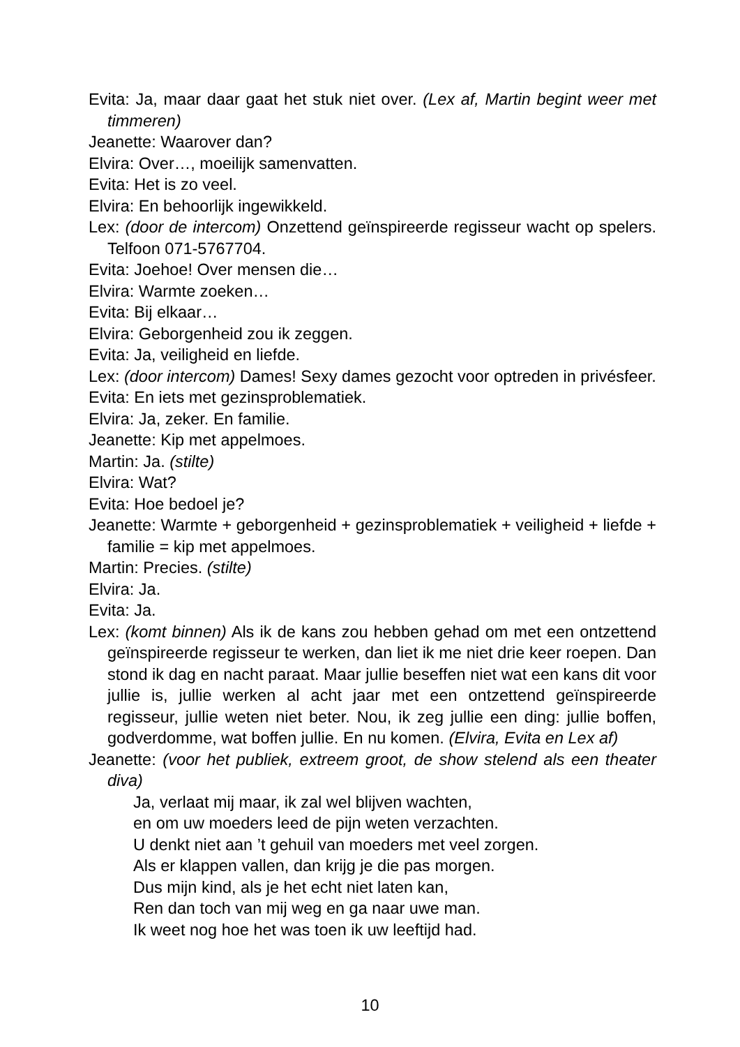Evita: Ja, maar daar gaat het stuk niet over. (Lex af, Martin begint weer met timmeren)
Jeanette: Waarover dan?
Elvira: Over…, moeilijk samenvatten.
Evita: Het is zo veel.
Elvira: En behoorlijk ingewikkeld.
Lex: (door de intercom) Onzettend geïnspireerde regisseur wacht op spelers. Telfoon 071-5767704.
Evita: Joehoe! Over mensen die…
Elvira: Warmte zoeken…
Evita: Bij elkaar…
Elvira: Geborgenheid zou ik zeggen.
Evita: Ja, veiligheid en liefde.
Lex: (door intercom) Dames! Sexy dames gezocht voor optreden in privésfeer.
Evita: En iets met gezinsproblematiek.
Elvira: Ja, zeker. En familie.
Jeanette: Kip met appelmoes.
Martin: Ja. (stilte)
Elvira: Wat?
Evita: Hoe bedoel je?
Jeanette: Warmte + geborgenheid + gezinsproblematiek + veiligheid + liefde + familie = kip met appelmoes.
Martin: Precies. (stilte)
Elvira: Ja.
Evita: Ja.
Lex: (komt binnen) Als ik de kans zou hebben gehad om met een ontzettend geïnspireerde regisseur te werken, dan liet ik me niet drie keer roepen. Dan stond ik dag en nacht paraat. Maar jullie beseffen niet wat een kans dit voor jullie is, jullie werken al acht jaar met een ontzettend geïnspireerde regisseur, jullie weten niet beter. Nou, ik zeg jullie een ding: jullie boffen, godverdomme, wat boffen jullie. En nu komen. (Elvira, Evita en Lex af)
Jeanette: (voor het publiek, extreem groot, de show stelend als een theater diva)
Ja, verlaat mij maar, ik zal wel blijven wachten,
en om uw moeders leed de pijn weten verzachten.
U denkt niet aan ’t gehuil van moeders met veel zorgen.
Als er klappen vallen, dan krijg je die pas morgen.
Dus mijn kind, als je het echt niet laten kan,
Ren dan toch van mij weg en ga naar uwe man.
Ik weet nog hoe het was toen ik uw leeftijd had.
10